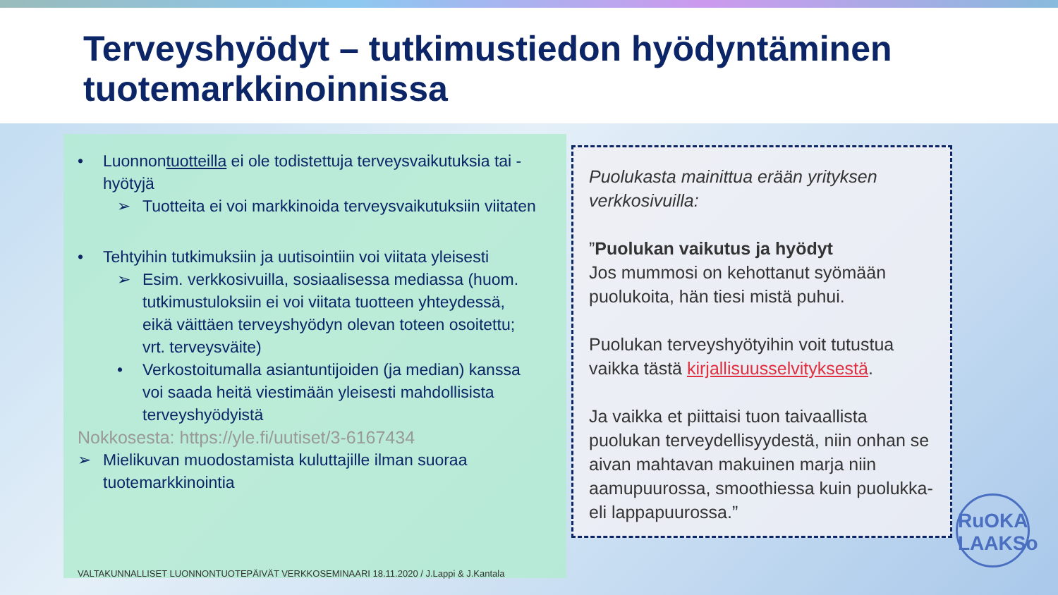Terveyshyödyt – tutkimustiedon hyödyntäminen tuotemarkkinoinnissa
• Luonnontuotteilla ei ole todistettuja terveysvaikutuksia tai -hyötyjä
➢ Tuotteita ei voi markkinoida terveysvaikutuksiin viitaten
• Tehtyihin tutkimuksiin ja uutisointiin voi viitata yleisesti
➢ Esim. verkkosivuilla, sosiaalisessa mediassa (huom. tutkimustuloksiin ei voi viitata tuotteen yhteydessä, eikä väittäen terveyshyödyn olevan toteen osoitettu; vrt. terveysväite)
• Verkostoitumalla asiantuntijoiden (ja median) kanssa voi saada heitä viestimään yleisesti mahdollisista terveyshyödyistä
Nokkosesta: https://yle.fi/uutiset/3-6167434
➢ Mielikuvan muodostamista kuluttajille ilman suoraa tuotemarkkinointia
VALTAKUNNALLISET LUONNONTUOTEPÄIVÄT VERKKOSEMINAARI 18.11.2020 / J.Lappi & J.Kantala
Puolukasta mainittua erään yrityksen verkkosivuilla:
”Puolukan vaikutus ja hyödyt
Jos mummosi on kehottanut syömään puolukoita, hän tiesi mistä puhui.
Puolukan terveyshyötyihin voit tutustua vaikka tästä kirjallisuusselvityksestä.
Ja vaikka et piittaisi tuon taivaallista puolukan terveydellisyydestä, niin onhan se aivan mahtavan makuinen marja niin aamupuurossa, smoothiessa kuin puolukka- eli lappapuurossa.”
RuOKA
LAAKSo